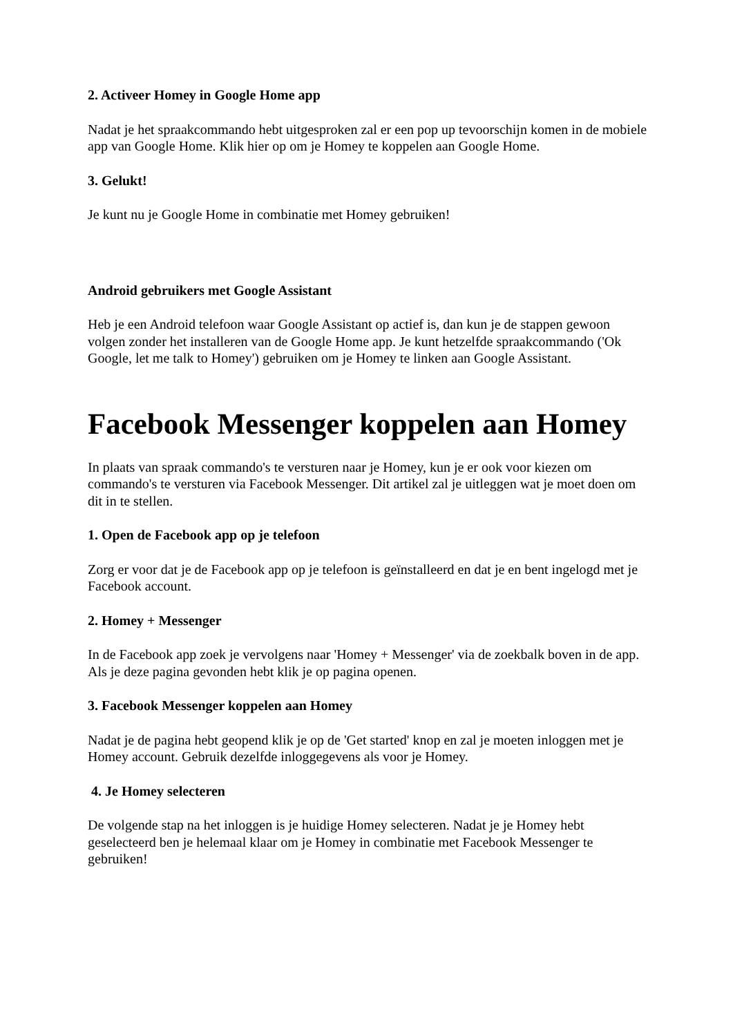2. Activeer Homey in Google Home app
Nadat je het spraakcommando hebt uitgesproken zal er een pop up tevoorschijn komen in de mobiele app van Google Home. Klik hier op om je Homey te koppelen aan Google Home.
3. Gelukt!
Je kunt nu je Google Home in combinatie met Homey gebruiken!
Android gebruikers met Google Assistant
Heb je een Android telefoon waar Google Assistant op actief is, dan kun je de stappen gewoon volgen zonder het installeren van de Google Home app. Je kunt hetzelfde spraakcommando ('Ok Google, let me talk to Homey') gebruiken om je Homey te linken aan Google Assistant.
Facebook Messenger koppelen aan Homey
In plaats van spraak commando's te versturen naar je Homey, kun je er ook voor kiezen om commando's te versturen via Facebook Messenger. Dit artikel zal je uitleggen wat je moet doen om dit in te stellen.
1. Open de Facebook app op je telefoon
Zorg er voor dat je de Facebook app op je telefoon is geïnstalleerd en dat je en bent ingelogd met je Facebook account.
2. Homey + Messenger
In de Facebook app zoek je vervolgens naar 'Homey + Messenger' via de zoekbalk boven in de app. Als je deze pagina gevonden hebt klik je op pagina openen.
3. Facebook Messenger koppelen aan Homey
Nadat je de pagina hebt geopend klik je op de 'Get started' knop en zal je moeten inloggen met je Homey account. Gebruik dezelfde inloggegevens als voor je Homey.
4. Je Homey selecteren
De volgende stap na het inloggen is je huidige Homey selecteren. Nadat je je Homey hebt geselecteerd ben je helemaal klaar om je Homey in combinatie met Facebook Messenger te gebruiken!